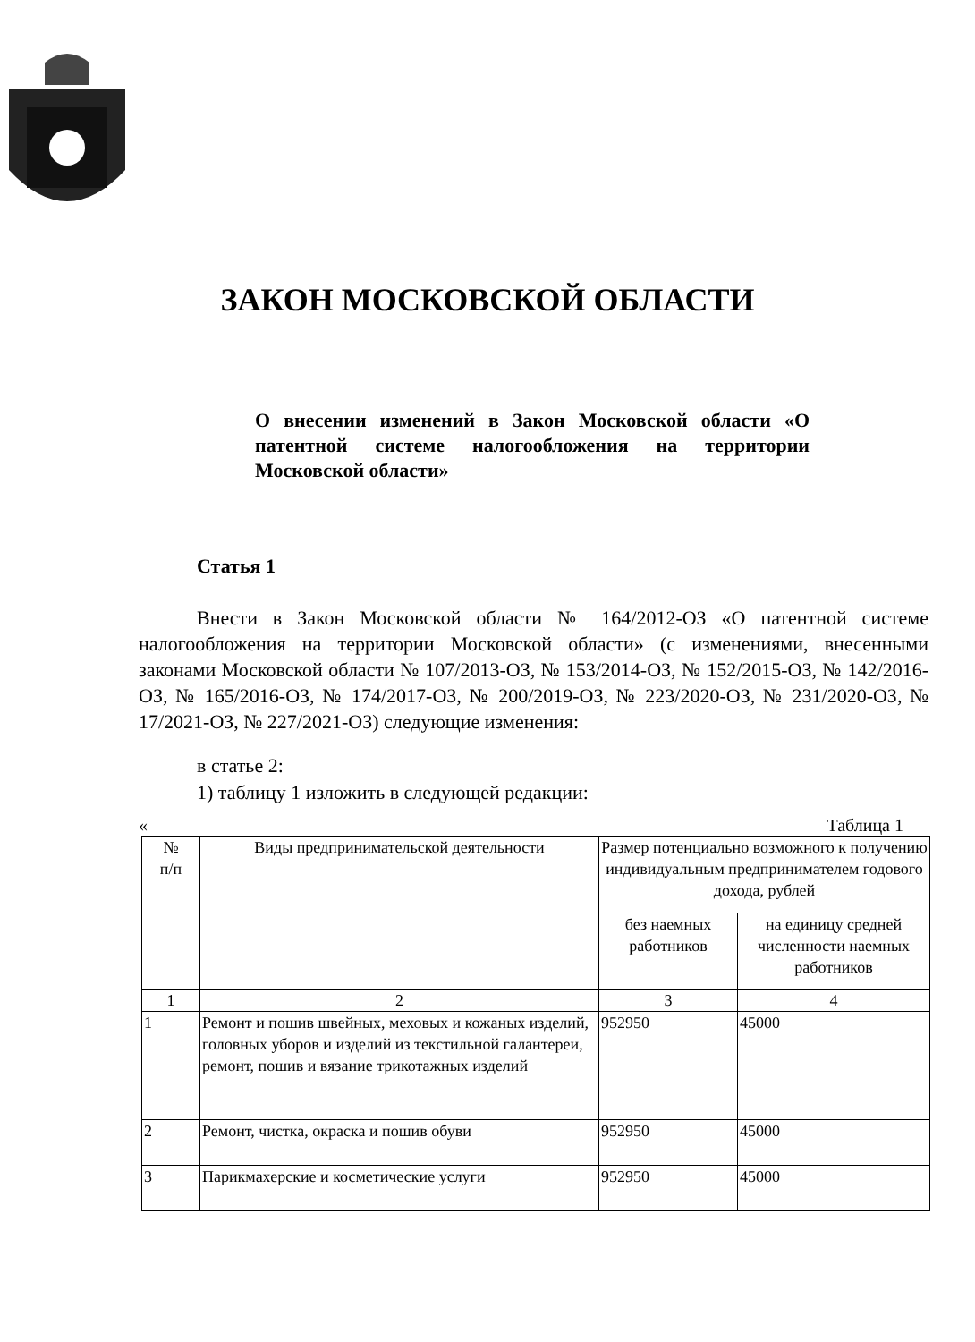ЗАКОН МОСКОВСКОЙ ОБЛАСТИ
О внесении изменений в Закон Московской области «О патентной системе налогообложения на территории Московской области»
Статья 1
Внести в Закон Московской области № 164/2012-ОЗ «О патентной системе налогообложения на территории Московской области» (с изменениями, внесенными законами Московской области № 107/2013-ОЗ, № 153/2014-ОЗ, № 152/2015-ОЗ, № 142/2016-ОЗ, № 165/2016-ОЗ, № 174/2017-ОЗ, № 200/2019-ОЗ, № 223/2020-ОЗ, № 231/2020-ОЗ, № 17/2021-ОЗ, № 227/2021-ОЗ) следующие изменения:
в статье 2:
1) таблицу 1 изложить в следующей редакции:
« Таблица 1
| № п/п | Виды предпринимательской деятельности | Размер потенциально возможного к получению индивидуальным предпринимателем годового дохода, рублей | |
| --- | --- | --- | --- |
| | | без наемных работников | на единицу средней численности наемных работников |
| 1 | 2 | 3 | 4 |
| 1 | Ремонт и пошив швейных, меховых и кожаных изделий, головных уборов и изделий из текстильной галантереи, ремонт, пошив и вязание трикотажных изделий | 952950 | 45000 |
| 2 | Ремонт, чистка, окраска и пошив обуви | 952950 | 45000 |
| 3 | Парикмахерские и косметические услуги | 952950 | 45000 |